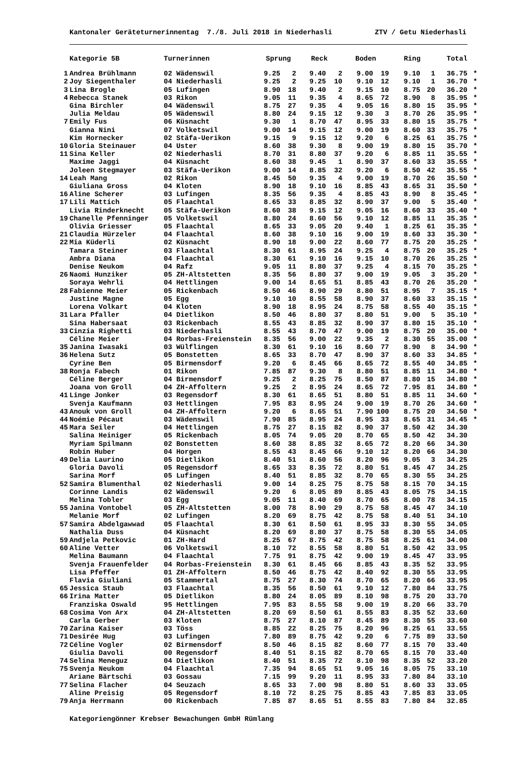Kantonaler Geräteturnerinnentag 7./8. Juli 2018 in Niederhasli ZTV / Getu Niederhasli
| | Kategorie 5B | Turnerinnen | Sprung | | Reck | | Boden | | Ring | | Total | |
| --- | --- | --- | --- | --- | --- | --- | --- | --- | --- | --- | --- | --- |
| 1 | Andrea Brühlmann | 02 Wädenswil | 9.25 | 2 | 9.40 | 2 | 9.00 | 19 | 9.10 | 1 | 36.75 | * |
| 2 | Joy Siegenthaler | 04 Niederhasli | 9.25 | 2 | 9.25 | 10 | 9.10 | 12 | 9.10 | 1 | 36.70 | * |
| 3 | Lina Brogle | 05 Lufingen | 8.90 | 18 | 9.40 | 2 | 9.15 | 10 | 8.75 | 20 | 36.20 | * |
| 4 | Rebecca Stanek | 03 Rikon | 9.05 | 11 | 9.35 | 4 | 8.65 | 72 | 8.90 | 8 | 35.95 | * |
| | Gina Birchler | 04 Wädenswil | 8.75 | 27 | 9.35 | 4 | 9.05 | 16 | 8.80 | 15 | 35.95 | * |
| | Julia Meldau | 05 Wädenswil | 8.80 | 24 | 9.15 | 12 | 9.30 | 3 | 8.70 | 26 | 35.95 | * |
| 7 | Emily Fus | 06 Küsnacht | 9.30 | 1 | 8.70 | 47 | 8.95 | 33 | 8.80 | 15 | 35.75 | * |
| | Gianna Nini | 07 Volketswil | 9.00 | 14 | 9.15 | 12 | 9.00 | 19 | 8.60 | 33 | 35.75 | * |
| | Kim Hornecker | 02 Stäfa-Uerikon | 9.15 | 9 | 9.15 | 12 | 9.20 | 6 | 8.25 | 61 | 35.75 | * |
| 10 | Gloria Steinauer | 04 Uster | 8.60 | 38 | 9.30 | 8 | 9.00 | 19 | 8.80 | 15 | 35.70 | * |
| 11 | Sina Keller | 02 Niederhasli | 8.70 | 31 | 8.80 | 37 | 9.20 | 6 | 8.85 | 11 | 35.55 | * |
| | Maxime Jaggi | 04 Küsnacht | 8.60 | 38 | 9.45 | 1 | 8.90 | 37 | 8.60 | 33 | 35.55 | * |
| | Joleen Stegmayer | 03 Stäfa-Uerikon | 9.00 | 14 | 8.85 | 32 | 9.20 | 6 | 8.50 | 42 | 35.55 | * |
| 14 | Leah Mang | 02 Rikon | 8.45 | 50 | 9.35 | 4 | 9.00 | 19 | 8.70 | 26 | 35.50 | * |
| | Giuliana Gross | 04 Kloten | 8.90 | 18 | 9.10 | 16 | 8.85 | 43 | 8.65 | 31 | 35.50 | * |
| 16 | Aline Scherer | 03 Lufingen | 8.35 | 56 | 9.35 | 4 | 8.85 | 43 | 8.90 | 8 | 35.45 | * |
| 17 | Lili Mattich | 05 Flaachtal | 8.65 | 33 | 8.85 | 32 | 8.90 | 37 | 9.00 | 5 | 35.40 | * |
| | Livia Rinderknecht | 05 Stäfa-Uerikon | 8.60 | 38 | 9.15 | 12 | 9.05 | 16 | 8.60 | 33 | 35.40 | * |
| 19 | Chanelle Pfenninger | 05 Volketswil | 8.80 | 24 | 8.60 | 56 | 9.10 | 12 | 8.85 | 11 | 35.35 | * |
| | Olivia Griesser | 05 Flaachtal | 8.65 | 33 | 9.05 | 20 | 9.40 | 1 | 8.25 | 61 | 35.35 | * |
| 21 | Claudia Hürzeler | 04 Flaachtal | 8.60 | 38 | 9.10 | 16 | 9.00 | 19 | 8.60 | 33 | 35.30 | * |
| 22 | Mia Küderli | 02 Küsnacht | 8.90 | 18 | 9.00 | 22 | 8.60 | 77 | 8.75 | 20 | 35.25 | * |
| | Tamara Steiner | 03 Flaachtal | 8.30 | 61 | 8.95 | 24 | 9.25 | 4 | 8.75 | 20 | 35.25 | * |
| | Ambra Diana | 04 Flaachtal | 8.30 | 61 | 9.10 | 16 | 9.15 | 10 | 8.70 | 26 | 35.25 | * |
| | Denise Neukom | 04 Rafz | 9.05 | 11 | 8.80 | 37 | 9.25 | 4 | 8.15 | 70 | 35.25 | * |
| 26 | Naomi Hunziker | 05 ZH-Altstetten | 8.35 | 56 | 8.80 | 37 | 9.00 | 19 | 9.05 | 3 | 35.20 | * |
| | Soraya Wehrli | 04 Hettlingen | 9.00 | 14 | 8.65 | 51 | 8.85 | 43 | 8.70 | 26 | 35.20 | * |
| 28 | Fabienne Meier | 05 Rickenbach | 8.50 | 46 | 8.90 | 29 | 8.80 | 51 | 8.95 | 7 | 35.15 | * |
| | Justine Magne | 05 Egg | 9.10 | 10 | 8.55 | 58 | 8.90 | 37 | 8.60 | 33 | 35.15 | * |
| | Lorena Volkart | 04 Kloten | 8.90 | 18 | 8.95 | 24 | 8.75 | 58 | 8.55 | 40 | 35.15 | * |
| 31 | Lara Pfaller | 04 Dietlikon | 8.50 | 46 | 8.80 | 37 | 8.80 | 51 | 9.00 | 5 | 35.10 | * |
| | Sina Habersaat | 03 Rickenbach | 8.55 | 43 | 8.85 | 32 | 8.90 | 37 | 8.80 | 15 | 35.10 | * |
| 33 | Cinzia Righetti | 03 Niederhasli | 8.55 | 43 | 8.70 | 47 | 9.00 | 19 | 8.75 | 20 | 35.00 | * |
| | Céline Meier | 04 Rorbas-Freienstein | 8.35 | 56 | 9.00 | 22 | 9.35 | 2 | 8.30 | 55 | 35.00 | * |
| 35 | Janina Iwasaki | 03 Wülflingen | 8.30 | 61 | 9.10 | 16 | 8.60 | 77 | 8.90 | 8 | 34.90 | * |
| 36 | Helena Sutz | 05 Bonstetten | 8.65 | 33 | 8.70 | 47 | 8.90 | 37 | 8.60 | 33 | 34.85 | * |
| | Cyrine Ben | 05 Birmensdorf | 9.20 | 6 | 8.45 | 66 | 8.65 | 72 | 8.55 | 40 | 34.85 | * |
| 38 | Ronja Fabech | 01 Rikon | 7.85 | 87 | 9.30 | 8 | 8.80 | 51 | 8.85 | 11 | 34.80 | * |
| | Céline Berger | 04 Birmensdorf | 9.25 | 2 | 8.25 | 75 | 8.50 | 87 | 8.80 | 15 | 34.80 | * |
| | Joana von Groll | 04 ZH-Affoltern | 9.25 | 2 | 8.95 | 24 | 8.65 | 72 | 7.95 | 81 | 34.80 | * |
| 41 | Linge Jonker | 03 Regensdorf | 8.30 | 61 | 8.65 | 51 | 8.80 | 51 | 8.85 | 11 | 34.60 | * |
| | Svenja Kaufmann | 03 Hettlingen | 7.95 | 83 | 8.95 | 24 | 9.00 | 19 | 8.70 | 26 | 34.60 | * |
| 43 | Anouk von Groll | 04 ZH-Affoltern | 9.20 | 6 | 8.65 | 51 | 7.90 | 100 | 8.75 | 20 | 34.50 | * |
| 44 | Noémie Pécaut | 03 Wädenswil | 7.90 | 85 | 8.95 | 24 | 8.95 | 33 | 8.65 | 31 | 34.45 | * |
| 45 | Mara Seiler | 04 Hettlingen | 8.75 | 27 | 8.15 | 82 | 8.90 | 37 | 8.50 | 42 | 34.30 | |
| | Salina Heiniger | 05 Rickenbach | 8.05 | 74 | 9.05 | 20 | 8.70 | 65 | 8.50 | 42 | 34.30 | |
| | Myriam Spilmann | 02 Bonstetten | 8.60 | 38 | 8.85 | 32 | 8.65 | 72 | 8.20 | 66 | 34.30 | |
| | Robin Huber | 04 Horgen | 8.55 | 43 | 8.45 | 66 | 9.10 | 12 | 8.20 | 66 | 34.30 | |
| 49 | Delia Laurino | 05 Dietlikon | 8.40 | 51 | 8.60 | 56 | 8.20 | 96 | 9.05 | 3 | 34.25 | |
| | Gloria Davoli | 05 Regensdorf | 8.65 | 33 | 8.35 | 72 | 8.80 | 51 | 8.45 | 47 | 34.25 | |
| | Sarina Morf | 05 Lufingen | 8.40 | 51 | 8.85 | 32 | 8.70 | 65 | 8.30 | 55 | 34.25 | |
| 52 | Samira Blumenthal | 02 Niederhasli | 9.00 | 14 | 8.25 | 75 | 8.75 | 58 | 8.15 | 70 | 34.15 | |
| | Corinne Landis | 02 Wädenswil | 9.20 | 6 | 8.05 | 89 | 8.85 | 43 | 8.05 | 75 | 34.15 | |
| | Melina Tobler | 03 Egg | 9.05 | 11 | 8.40 | 69 | 8.70 | 65 | 8.00 | 78 | 34.15 | |
| 55 | Janina Vontobel | 05 ZH-Altstetten | 8.00 | 78 | 8.90 | 29 | 8.75 | 58 | 8.45 | 47 | 34.10 | |
| | Melanie Morf | 02 Lufingen | 8.20 | 69 | 8.75 | 42 | 8.75 | 58 | 8.40 | 51 | 34.10 | |
| 57 | Samira Abdelgawwad | 05 Flaachtal | 8.30 | 61 | 8.50 | 61 | 8.95 | 33 | 8.30 | 55 | 34.05 | |
| | Nathalia Duss | 04 Küsnacht | 8.20 | 69 | 8.80 | 37 | 8.75 | 58 | 8.30 | 55 | 34.05 | |
| 59 | Andjela Petkovic | 01 ZH-Hard | 8.25 | 67 | 8.75 | 42 | 8.75 | 58 | 8.25 | 61 | 34.00 | |
| 60 | Aline Vetter | 06 Volketswil | 8.10 | 72 | 8.55 | 58 | 8.80 | 51 | 8.50 | 42 | 33.95 | |
| | Melina Baumann | 04 Flaachtal | 7.75 | 91 | 8.75 | 42 | 9.00 | 19 | 8.45 | 47 | 33.95 | |
| | Svenja Frauenfelder | 04 Rorbas-Freienstein | 8.30 | 61 | 8.45 | 66 | 8.85 | 43 | 8.35 | 52 | 33.95 | |
| | Lisa Pfeffer | 01 ZH-Affoltern | 8.50 | 46 | 8.75 | 42 | 8.40 | 92 | 8.30 | 55 | 33.95 | |
| | Flavia Giuliani | 05 Stammertal | 8.75 | 27 | 8.30 | 74 | 8.70 | 65 | 8.20 | 66 | 33.95 | |
| 65 | Jessica Staub | 03 Flaachtal | 8.35 | 56 | 8.50 | 61 | 9.10 | 12 | 7.80 | 84 | 33.75 | |
| 66 | Irina Matter | 05 Dietlikon | 8.80 | 24 | 8.05 | 89 | 8.10 | 98 | 8.75 | 20 | 33.70 | |
| | Franziska Oswald | 95 Hettlingen | 7.95 | 83 | 8.55 | 58 | 9.00 | 19 | 8.20 | 66 | 33.70 | |
| 68 | Cosima Von Arx | 04 ZH-Altstetten | 8.20 | 69 | 8.50 | 61 | 8.55 | 83 | 8.35 | 52 | 33.60 | |
| | Carla Gerber | 03 Kloten | 8.75 | 27 | 8.10 | 87 | 8.45 | 89 | 8.30 | 55 | 33.60 | |
| 70 | Zarina Kaiser | 03 Töss | 8.85 | 22 | 8.25 | 75 | 8.20 | 96 | 8.25 | 61 | 33.55 | |
| 71 | Desirée Hug | 03 Lufingen | 7.80 | 89 | 8.75 | 42 | 9.20 | 6 | 7.75 | 89 | 33.50 | |
| 72 | Céline Vogler | 02 Birmensdorf | 8.50 | 46 | 8.15 | 82 | 8.60 | 77 | 8.15 | 70 | 33.40 | |
| | Giulia Davoli | 00 Regensdorf | 8.40 | 51 | 8.15 | 82 | 8.70 | 65 | 8.15 | 70 | 33.40 | |
| 74 | Selina Meneguz | 04 Dietlikon | 8.40 | 51 | 8.35 | 72 | 8.10 | 98 | 8.35 | 52 | 33.20 | |
| 75 | Svenja Neukom | 04 Flaachtal | 7.35 | 94 | 8.65 | 51 | 9.05 | 16 | 8.05 | 75 | 33.10 | |
| | Ariane Bärtschi | 03 Gossau | 7.15 | 99 | 9.20 | 11 | 8.95 | 33 | 7.80 | 84 | 33.10 | |
| 77 | Selina Flacher | 04 Seuzach | 8.65 | 33 | 7.00 | 98 | 8.80 | 51 | 8.60 | 33 | 33.05 | |
| | Aline Preisig | 05 Regensdorf | 8.10 | 72 | 8.25 | 75 | 8.85 | 43 | 7.85 | 83 | 33.05 | |
| 79 | Anja Herrmann | 00 Rickenbach | 7.85 | 87 | 8.65 | 51 | 8.55 | 83 | 7.80 | 84 | 32.85 | |
Kategoriengönner Krebser Bewachungen GmbH Rümlang